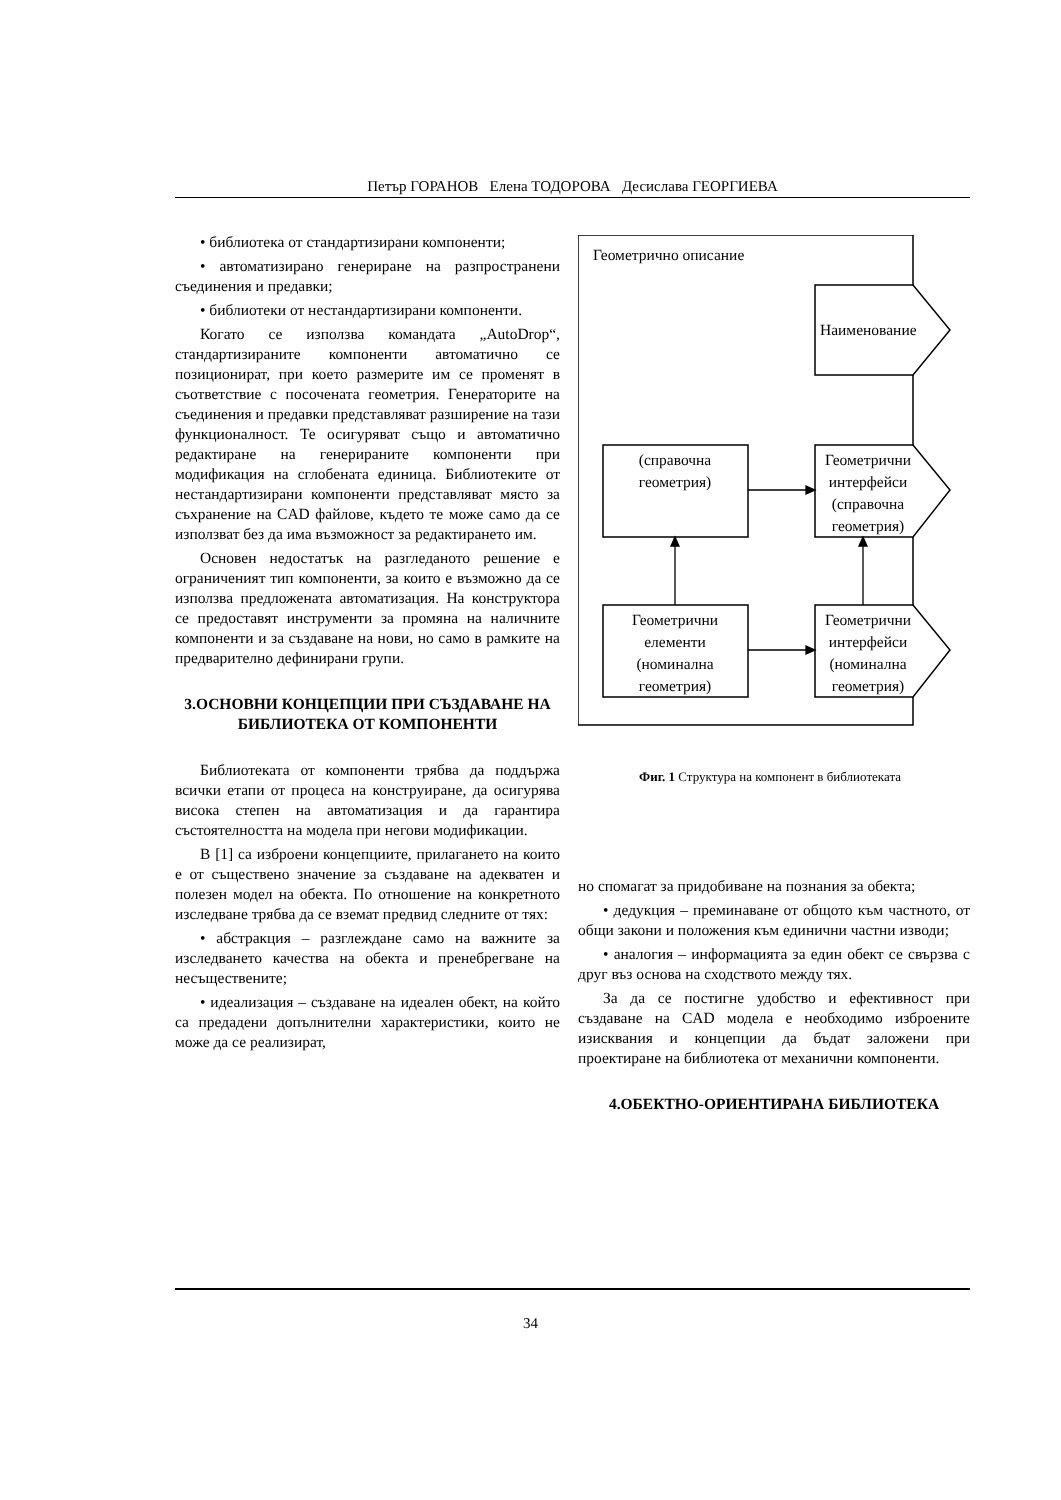Петър ГОРАНОВ Елена ТОДОРОВА Десислава ГЕОРГИЕВА
• библиотека от стандартизирани компоненти;
• автоматизирано генериране на разпространени съединения и предавки;
• библиотеки от нестандартизирани компоненти.
Когато се използва командата „AutoDrop“, стандартизираните компоненти автоматично се позиционират, при което размерите им се променят в съответствие с посочената геометрия. Генераторите на съединения и предавки представляват разширение на тази функционалност. Те осигуряват също и автоматично редактиране на генерираните компоненти при модификация на сглобената единица. Библиотеките от нестандартизирани компоненти представляват място за съхранение на CAD файлове, където те може само да се използват без да има възможност за редактирането им.
Основен недостатък на разгледаното решение е ограниченият тип компоненти, за които е възможно да се използва предложената автоматизация. На конструктора се предоставят инструменти за промяна на наличните компоненти и за създаване на нови, но само в рамките на предварително дефинирани групи.
3.ОСНОВНИ КОНЦЕПЦИИ ПРИ СЪЗДАВАНЕ НА БИБЛИОТЕКА ОТ КОМПОНЕНТИ
Библиотеката от компоненти трябва да поддържа всички етапи от процеса на конструиране, да осигурява висока степен на автоматизация и да гарантира състоятелността на модела при негови модификации.
В [1] са изброени концепциите, прилагането на които е от съществено значение за създаване на адекватен и полезен модел на обекта. По отношение на конкретното изследване трябва да се вземат предвид следните от тях:
• абстракция – разглеждане само на важните за изследването качества на обекта и пренебрегване на несъществените;
• идеализация – създаване на идеален обект, на който са предадени допълнителни характеристики, които не може да се реализират,
Геометрично описание
Наименование
(справочна
геометрия)
Геометрични
интерфейси
(справочна
геометрия)
Геометрични
елементи
(номинална
геометрия)
Геометрични
интерфейси
(номинална
геометрия)
Фиг. 1 Структура на компонент в библиотеката
но спомагат за придобиване на познания за обекта;
• дедукция – преминаване от общото към частното, от общи закони и положения към единични частни изводи;
• аналогия – информацията за един обект се свързва с друг въз основа на сходството между тях.
За да се постигне удобство и ефективност при създаване на CAD модела е необходимо изброените изисквания и концепции да бъдат заложени при проектиране на библиотека от механични компоненти.
4.ОБЕКТНО-ОРИЕНТИРАНА БИБЛИОТЕКА
34